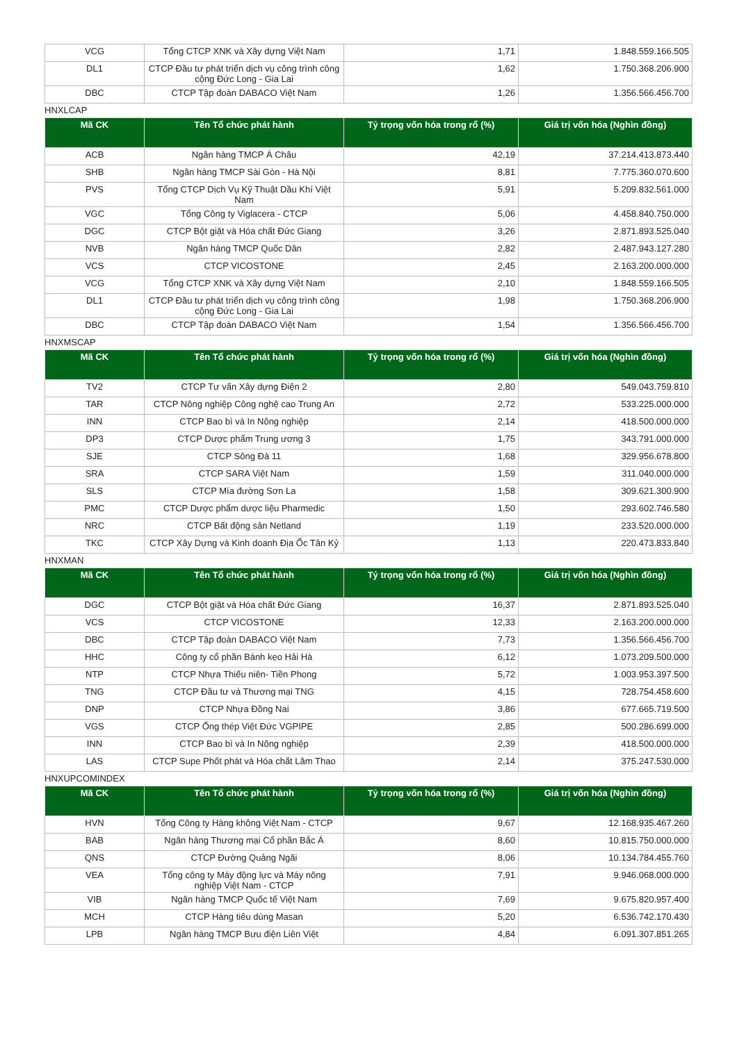| VCG | Tổng CTCP XNK và Xây dựng Việt Nam | 1,71 | 1.848.559.166.505 |
| DL1 | CTCP Đầu tư phát triển dịch vụ công trình công cộng Đức Long - Gia Lai | 1,62 | 1.750.368.206.900 |
| DBC | CTCP Tập đoàn DABACO Việt Nam | 1,26 | 1.356.566.456.700 |
HNXLCAP
| Mã CK | Tên Tổ chức phát hành | Tỷ trọng vốn hóa trong rổ (%) | Giá trị vốn hóa (Nghìn đồng) |
| --- | --- | --- | --- |
| ACB | Ngân hàng TMCP Á Châu | 42,19 | 37.214.413.873.440 |
| SHB | Ngân hàng TMCP Sài Gòn - Hà Nội | 8,81 | 7.775.360.070.600 |
| PVS | Tổng CTCP Dịch Vụ Kỹ Thuật Dầu Khí Việt Nam | 5,91 | 5.209.832.561.000 |
| VGC | Tổng Công ty Viglacera - CTCP | 5,06 | 4.458.840.750.000 |
| DGC | CTCP Bột giặt và Hóa chất Đức Giang | 3,26 | 2.871.893.525.040 |
| NVB | Ngân hàng TMCP Quốc Dân | 2,82 | 2.487.943.127.280 |
| VCS | CTCP VICOSTONE | 2,45 | 2.163.200.000.000 |
| VCG | Tổng CTCP XNK và Xây dựng Việt Nam | 2,10 | 1.848.559.166.505 |
| DL1 | CTCP Đầu tư phát triển dịch vụ công trình công cộng Đức Long - Gia Lai | 1,98 | 1.750.368.206.900 |
| DBC | CTCP Tập đoàn DABACO Việt Nam | 1,54 | 1.356.566.456.700 |
HNXMSCAP
| Mã CK | Tên Tổ chức phát hành | Tỷ trọng vốn hóa trong rổ (%) | Giá trị vốn hóa (Nghìn đồng) |
| --- | --- | --- | --- |
| TV2 | CTCP Tư vấn Xây dựng Điện 2 | 2,80 | 549.043.759.810 |
| TAR | CTCP Nông nghiệp Công nghệ cao Trung An | 2,72 | 533.225.000.000 |
| INN | CTCP Bao bì và In Nông nghiệp | 2,14 | 418.500.000.000 |
| DP3 | CTCP Dược phẩm Trung ương 3 | 1,75 | 343.791.000.000 |
| SJE | CTCP Sông Đà 11 | 1,68 | 329.956.678.800 |
| SRA | CTCP SARA Việt Nam | 1,59 | 311.040.000.000 |
| SLS | CTCP Mía đường Sơn La | 1,58 | 309.621.300.900 |
| PMC | CTCP Dược phẩm dược liệu Pharmedic | 1,50 | 293.602.746.580 |
| NRC | CTCP Bất động sản Netland | 1,19 | 233.520.000.000 |
| TKC | CTCP Xây Dựng và Kinh doanh Địa Ốc Tân Kỷ | 1,13 | 220.473.833.840 |
HNXMAN
| Mã CK | Tên Tổ chức phát hành | Tỷ trọng vốn hóa trong rổ (%) | Giá trị vốn hóa (Nghìn đồng) |
| --- | --- | --- | --- |
| DGC | CTCP Bột giặt và Hóa chất Đức Giang | 16,37 | 2.871.893.525.040 |
| VCS | CTCP VICOSTONE | 12,33 | 2.163.200.000.000 |
| DBC | CTCP Tập đoàn DABACO Việt Nam | 7,73 | 1.356.566.456.700 |
| HHC | Công ty cổ phần Bánh kẹo Hải Hà | 6,12 | 1.073.209.500.000 |
| NTP | CTCP Nhựa Thiếu niên- Tiền Phong | 5,72 | 1.003.953.397.500 |
| TNG | CTCP Đầu tư và Thương mại TNG | 4,15 | 728.754.458.600 |
| DNP | CTCP Nhựa Đồng Nai | 3,86 | 677.665.719.500 |
| VGS | CTCP Ống thép Việt Đức VGPIPE | 2,85 | 500.286.699.000 |
| INN | CTCP Bao bì và In Nông nghiệp | 2,39 | 418.500.000.000 |
| LAS | CTCP Supe Phốt phát và Hóa chất Lâm Thao | 2,14 | 375.247.530.000 |
HNXUPCOMINDEX
| Mã CK | Tên Tổ chức phát hành | Tỷ trọng vốn hóa trong rổ (%) | Giá trị vốn hóa (Nghìn đồng) |
| --- | --- | --- | --- |
| HVN | Tổng Công ty Hàng không Việt Nam - CTCP | 9,67 | 12.168.935.467.260 |
| BAB | Ngân hàng Thương mại Cổ phần Bắc Á | 8,60 | 10.815.750.000.000 |
| QNS | CTCP Đường Quảng Ngãi | 8,06 | 10.134.784.455.760 |
| VEA | Tổng công ty Máy động lực và Máy nông nghiệp Việt Nam - CTCP | 7,91 | 9.946.068.000.000 |
| VIB | Ngân hàng TMCP Quốc tế Việt Nam | 7,69 | 9.675.820.957.400 |
| MCH | CTCP Hàng tiêu dùng Masan | 5,20 | 6.536.742.170.430 |
| LPB | Ngân hàng TMCP Bưu điện Liên Việt | 4,84 | 6.091.307.851.265 |